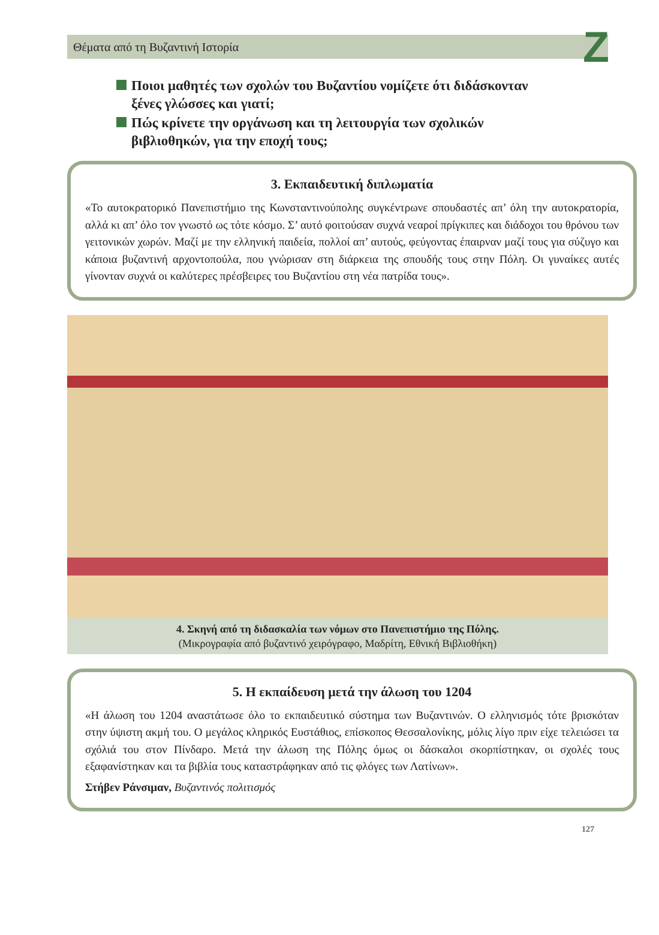Θέματα από τη Βυζαντινή Ιστορία Z
Ποιοι μαθητές των σχολών του Βυζαντίου νομίζετε ότι διδάσκονταν ξένες γλώσσες και γιατί;
Πώς κρίνετε την οργάνωση και τη λειτουργία των σχολικών βιβλιοθηκών, για την εποχή τους;
3. Εκπαιδευτική διπλωματία
«Το αυτοκρατορικό Πανεπιστήμιο της Κωνσταντινούπολης συγκέντρωνε σπουδαστές απ’ όλη την αυτοκρατορία, αλλά κι απ’ όλο τον γνωστό ως τότε κόσμο. Σ’ αυτό φοιτούσαν συχνά νεαροί πρίγκιπες και διάδοχοι του θρόνου των γειτονικών χωρών. Μαζί με την ελληνική παιδεία, πολλοί απ’ αυτούς, φεύγοντας έπαιρναν μαζί τους για σύζυγο και κάποια βυζαντινή αρχοντοπούλα, που γνώρισαν στη διάρκεια της σπουδής τους στην Πόλη. Οι γυναίκες αυτές γίνονταν συχνά οι καλύτερες πρέσβειρες του Βυζαντίου στη νέα πατρίδα τους».
4. Σκηνή από τη διδασκαλία των νόμων στο Πανεπιστήμιο της Πόλης.
(Μικρογραφία από βυζαντινό χειρόγραφο, Μαδρίτη, Εθνική Βιβλιοθήκη)
5. Η εκπαίδευση μετά την άλωση του 1204
«Η άλωση του 1204 αναστάτωσε όλο το εκπαιδευτικό σύστημα των Βυζαντινών. Ο ελληνισμός τότε βρισκόταν στην ύψιστη ακμή του. Ο μεγάλος κληρικός Ευστάθιος, επίσκοπος Θεσσαλονίκης, μόλις λίγο πριν είχε τελειώσει τα σχόλιά του στον Πίνδαρο. Μετά την άλωση της Πόλης όμως οι δάσκαλοι σκορπίστηκαν, οι σχολές τους εξαφανίστηκαν και τα βιβλία τους καταστράφηκαν από τις φλόγες των Λατίνων».
Στήβεν Ράνσιμαν, Βυζαντινός πολιτισμός
127